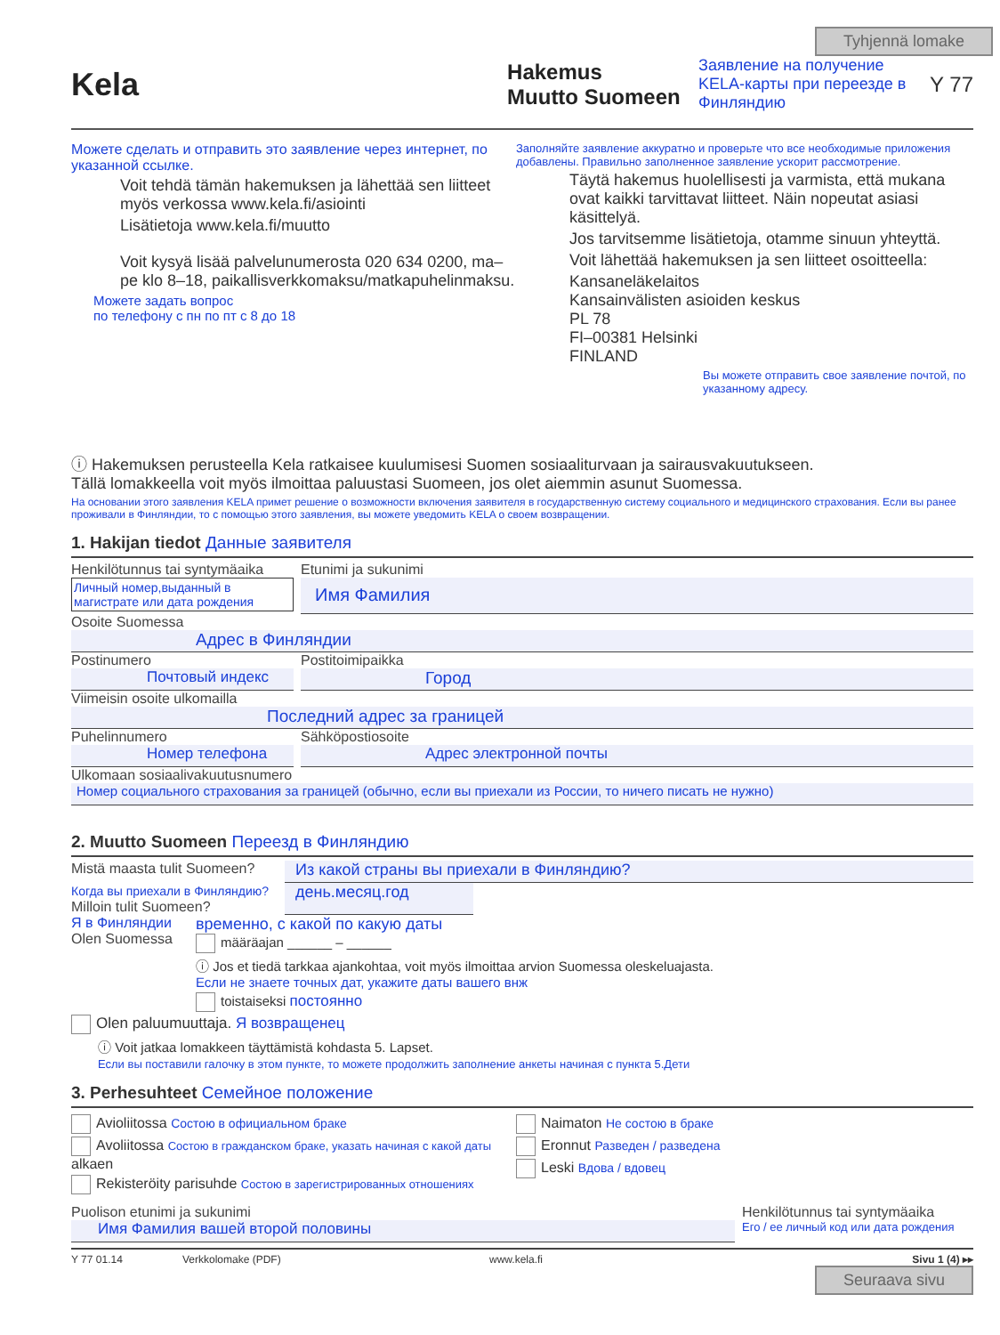Tyhjennä lomake
Kela
Hakemus
Muutto Suomeen
Заявление на получение KELA-карты при переезде в Финляндию
Y 77
Можете сделать и отправить это заявление через интернет, по указанной ссылке.
Voit tehdä tämän hakemuksen ja lähettää sen liitteet myös verkossa www.kela.fi/asiointi
Lisätietoja www.kela.fi/muutto
Voit kysyä lisää palvelunumerosta 020 634 0200, ma–pe klo 8–18, paikallisverkkomaksu/matkapuhelinmaksu.
Можете задать вопрос
по телефону с пн по пт с 8 до 18
Заполняйте заявление аккуратно и проверьте что все необходимые приложения добавлены. Правильно заполненное заявление ускорит рассмотрение.
Täytä hakemus huolellisesti ja varmista, että mukana ovat kaikki tarvittavat liitteet. Näin nopeutat asiasi käsittelyä.
Jos tarvitsemme lisätietoja, otamme sinuun yhteyttä.
Voit lähettää hakemuksen ja sen liitteet osoitteella:
Kansaneläkelaitos
Kansainvälisten asioiden keskus
PL 78
FI–00381 Helsinki
FINLAND
Вы можете отправить свое заявление почтой, по указанному адресу.
ⓘ Hakemuksen perusteella Kela ratkaisee kuulumisesi Suomen sosiaaliturvaan ja sairausvakuutukseen.
Tällä lomakkeella voit myös ilmoittaa paluustasi Suomeen, jos olet aiemmin asunut Suomessa.
На основании этого заявления KELA примет решение о возможности включения заявителя в государственную систему социального и медицинского страхования. Если вы ранее проживали в Финляндии, то с помощью этого заявления, вы можете уведомить KELA о своем возвращении.
1. Hakijan tiedot Данные заявителя
Henkilötunnus tai syntymäaika
Личный номер,выданный в магистрате или дата рождения
Etunimi ja sukunimi
Имя Фамилия
Osoite Suomessa
Адрес в Финляндии
Postinumero
Почтовый индекс
Postitoimipaikka
Город
Viimeisin osoite ulkomailla
Последний адрес за границей
Puhelinnumero
Номер телефона
Sähköpostiosoite
Адрес электронной почты
Ulkomaan sosiaalivakuutusnumero
Номер социального страхования за границей (обычно, если вы приехали из России, то ничего писать не нужно)
2. Muutto Suomeen Переезд в Финляндию
Mistä maasta tulit Suomeen?
Из какой страны вы приехали в Финляндию?
Когда вы приехали в Финляндию?
Milloin tulit Suomeen?
день.месяц.год
Я в Финляндии
Olen Suomessa
временно, с какой по какую даты
määräajan ______ – ______
ⓘ Jos et tiedä tarkkaa ajankohtaa, voit myös ilmoittaa arvion Suomessa oleskeluajasta.
Если не знаете точных дат, укажите даты вашего внж
toistaiseksi постоянно
Olen paluumuuttaja. Я возвращенец
ⓘ Voit jatkaa lomakkeen täyttämistä kohdasta 5. Lapset.
Если вы поставили галочку в этом пункте, то можете продолжить заполнение анкеты начиная с пункта 5.Дети
3. Perhesuhteet Семейное положение
Avioliitossa Состою в официальном браке
Avoliitossa Состою в гражданском браке, указать начиная с какой даты alkaen
Rekisteröity parisuhde Состою в зарегистрированных отношениях
Naimaton Не состою в браке
Eronnut Разведен / разведена
Leski Вдова / вдовец
Puolison etunimi ja sukunimi
Имя Фамилия вашей второй половины
Henkilötunnus tai syntymäaika
Его / ее личный код или дата рождения
Y 77 01.14 Verkkolomake (PDF) www.kela.fi Sivu 1 (4) ▸▸
Seuraava sivu